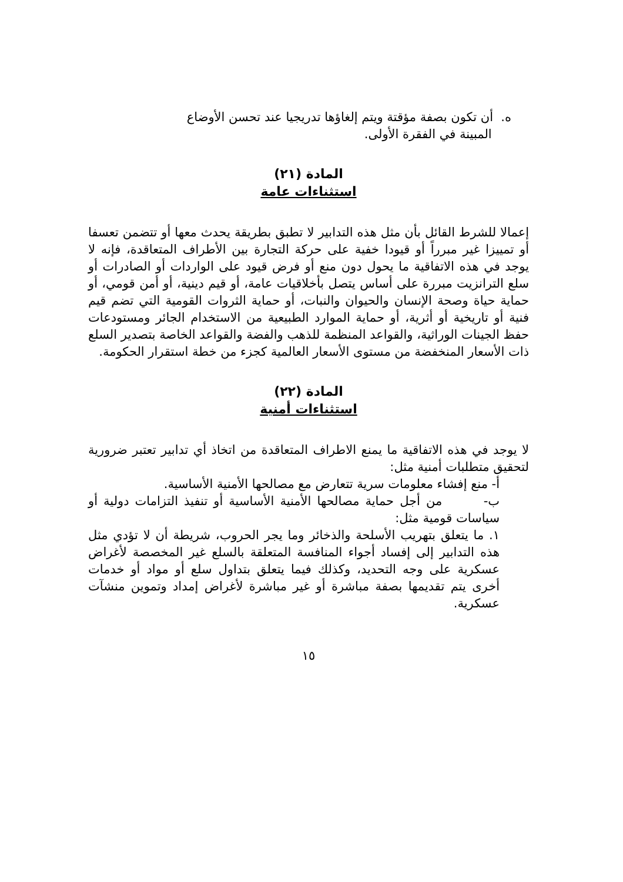ه. أن تكون بصفة مؤقتة ويتم إلغاؤها تدريجيا عند تحسن الأوضاع
المبينة في الفقرة الأولى.
المادة (٢١)
استثناءات عامة
إعمالا للشرط القائل بأن مثل هذه التدابير لا تطبق بطريقة يحدث معها أو تتضمن تعسفا أو تمييزا غير مبرراً أو قيودا خفية على حركة التجارة بين الأطراف المتعاقدة، فإنه لا يوجد في هذه الاتفاقية ما يحول دون منع أو فرض قيود على الواردات أو الصادرات أو سلع الترانزيت مبررة على أساس يتصل بأخلاقيات عامة، أو قيم دينية، أو أمن قومي، أو حماية حياة وصحة الإنسان والحيوان والنبات، أو حماية الثروات القومية التي تضم قيم فنية أو تاريخية أو أثرية، أو حماية الموارد الطبيعية من الاستخدام الجائر ومستودعات حفظ الجينات الوراثية، والقواعد المنظمة للذهب والفضة والقواعد الخاصة بتصدير السلع ذات الأسعار المنخفضة من مستوى الأسعار العالمية كجزء من خطة استقرار الحكومة.
المادة (٢٢)
استثناءات أمنية
لا يوجد في هذه الاتفاقية ما يمنع الاطراف المتعاقدة من اتخاذ أي تدابير تعتبر ضرورية لتحقيق متطلبات أمنية مثل:
أ- منع إفشاء معلومات سرية تتعارض مع مصالحها الأمنية الأساسية.
ب- من أجل حماية مصالحها الأمنية الأساسية أو تنفيذ التزامات دولية أو سياسات قومية مثل:
١. ما يتعلق بتهريب الأسلحة والذخائر وما يجر الحروب، شريطة أن لا تؤدي مثل هذه التدابير إلى إفساد أجواء المنافسة المتعلقة بالسلع غير المخصصة لأغراض عسكرية على وجه التحديد، وكذلك فيما يتعلق بتداول سلع أو مواد أو خدمات أخرى يتم تقديمها بصفة مباشرة أو غير مباشرة لأغراض إمداد وتموين منشآت عسكرية.
١٥